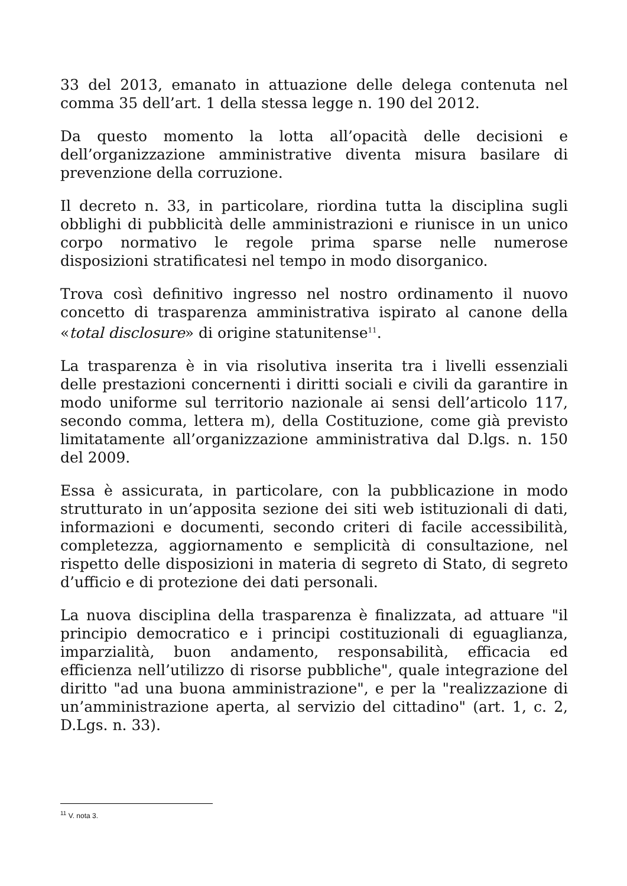33 del 2013, emanato in attuazione delle delega contenuta nel comma 35 dell’art. 1 della stessa legge n. 190 del 2012.
Da questo momento la lotta all’opacità delle decisioni e dell’organizzazione amministrative diventa misura basilare di prevenzione della corruzione.
Il decreto n. 33, in particolare, riordina tutta la disciplina sugli obblighi di pubblicità delle amministrazioni e riunisce in un unico corpo normativo le regole prima sparse nelle numerose disposizioni stratificatesi nel tempo in modo disorganico.
Trova così definitivo ingresso nel nostro ordinamento il nuovo concetto di trasparenza amministrativa ispirato al canone della «total disclosure» di origine statunitense<sup>11</sup>.
La trasparenza è in via risolutiva inserita tra i livelli essenziali delle prestazioni concernenti i diritti sociali e civili da garantire in modo uniforme sul territorio nazionale ai sensi dell’articolo 117, secondo comma, lettera m), della Costituzione, come già previsto limitatamente all’organizzazione amministrativa dal D.lgs. n. 150 del 2009.
Essa è assicurata, in particolare, con la pubblicazione in modo strutturato in un’apposita sezione dei siti web istituzionali di dati, informazioni e documenti, secondo criteri di facile accessibilità, completezza, aggiornamento e semplicità di consultazione, nel rispetto delle disposizioni in materia di segreto di Stato, di segreto d’ufficio e di protezione dei dati personali.
La nuova disciplina della trasparenza è finalizzata, ad attuare "il principio democratico e i principi costituzionali di eguaglianza, imparzialità, buon andamento, responsabilità, efficacia ed efficienza nell’utilizzo di risorse pubbliche", quale integrazione del diritto "ad una buona amministrazione", e per la "realizzazione di un’amministrazione aperta, al servizio del cittadino" (art. 1, c. 2, D.Lgs. n. 33).
<sup>11</sup> V. nota 3.